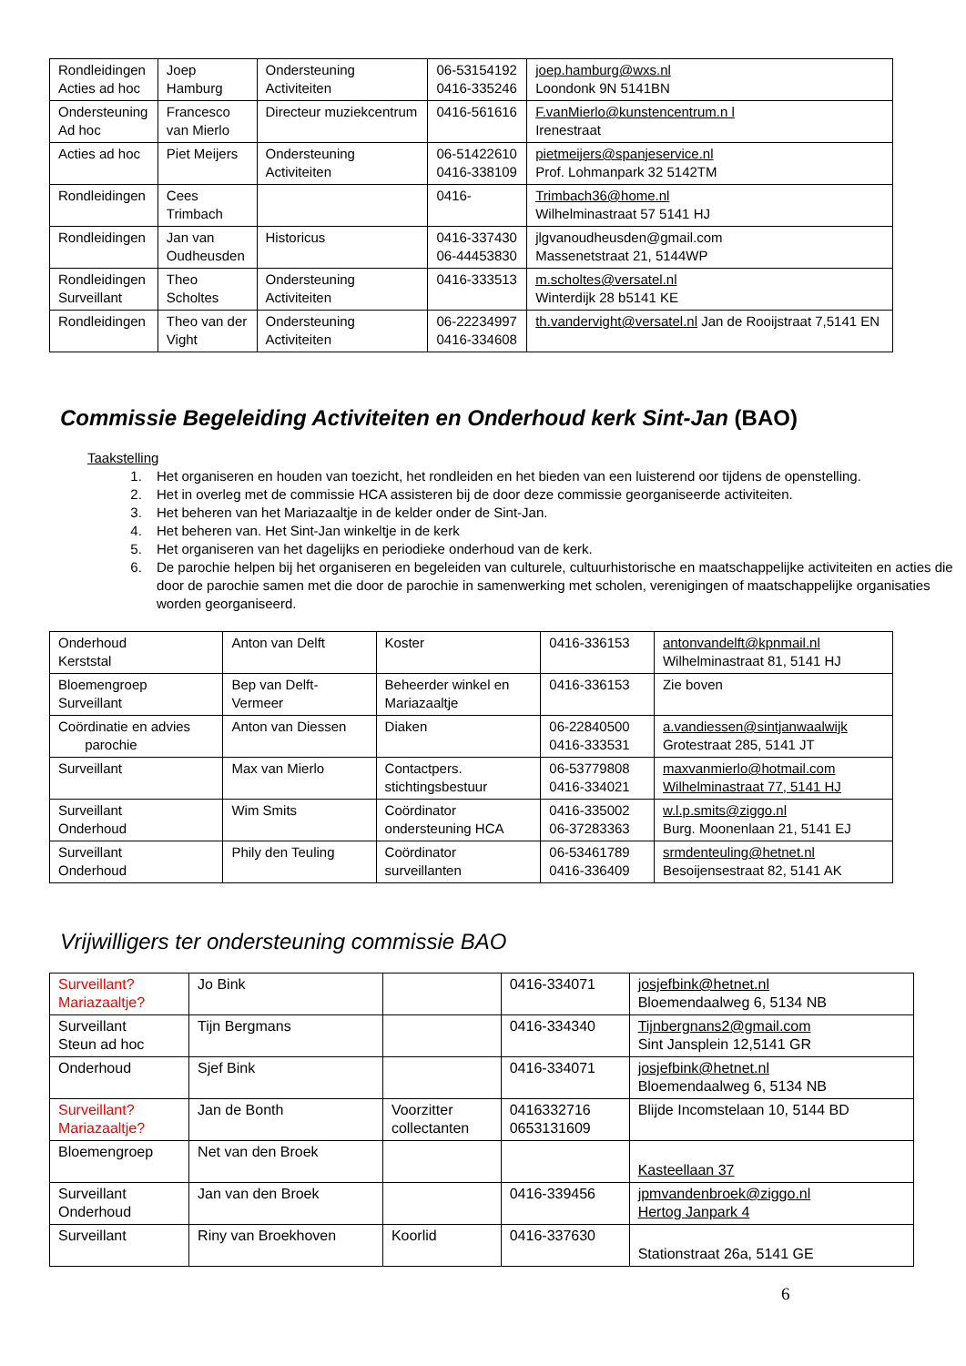| Rondleidingen Acties ad hoc | Joep Hamburg | Ondersteuning Activiteiten | 06-53154192 0416-335246 | joep.hamburg@wxs.nl Loondonk 9N 5141BN |
| Ondersteuning Ad hoc | Francesco van Mierlo | Directeur muziekcentrum | 0416-561616 | F.vanMierlo@kunstencentrum.n l Irenestraat |
| Acties ad hoc | Piet Meijers | Ondersteuning Activiteiten | 06-51422610 0416-338109 | pietmeijers@spanjeservice.nl Prof. Lohmanpark 32 5142TM |
| Rondleidingen | Cees Trimbach | | 0416- | Trimbach36@home.nl Wilhelminastraat 57 5141 HJ |
| Rondleidingen | Jan van Oudheusden | Historicus | 0416-337430 06-44453830 | jlgvanoudheusden@gmail.com Massenetstraat 21, 5144WP |
| Rondleidingen Surveillant | Theo Scholtes | Ondersteuning Activiteiten | 0416-333513 | m.scholtes@versatel.nl Winterdijk 28 b5141 KE |
| Rondleidingen | Theo van der Vight | Ondersteuning Activiteiten | 06-22234997 0416-334608 | th.vandervight@versatel.nl Jan de Rooijstraat 7,5141 EN |
Commissie Begeleiding Activiteiten en Onderhoud kerk Sint-Jan (BAO)
Taakstelling
1. Het organiseren en houden van toezicht, het rondleiden en het bieden van een luisterend oor tijdens de openstelling.
2. Het in overleg met de commissie HCA assisteren bij de door deze commissie georganiseerde activiteiten.
3. Het beheren van het Mariazaaltje in de kelder onder de Sint-Jan.
4. Het beheren van. Het Sint-Jan winkeltje in de kerk
5. Het organiseren van het dagelijks en periodieke onderhoud van de kerk.
6. De parochie helpen bij het organiseren en begeleiden van culturele, cultuurhistorische en maatschappelijke activiteiten en acties die door de parochie samen met die door de parochie in samenwerking met scholen, verenigingen of maatschappelijke organisaties worden georganiseerd.
| Onderhoud Kerststal | Anton van Delft | Koster | 0416-336153 | antonvandelft@kpnmail.nl Wilhelminastraat 81, 5141 HJ |
| Bloemengroep Surveillant | Bep van Delft- Vermeer | Beheerder winkel en Mariazaaltje | 0416-336153 | Zie boven |
| Coördinatie en advies parochie | Anton van Diessen | Diaken | 06-22840500 0416-333531 | a.vandiessen@sintjanwaalwijk Grotestraat 285, 5141 JT |
| Surveillant | Max van Mierlo | Contactpers. stichtingsbestuur | 06-53779808 0416-334021 | maxvanmierlo@hotmail.com Wilhelminastraat 77, 5141 HJ |
| Surveillant Onderhoud | Wim Smits | Coördinator ondersteuning HCA | 0416-335002 06-37283363 | w.l.p.smits@ziggo.nl Burg. Moonenlaan 21, 5141 EJ |
| Surveillant Onderhoud | Phily den Teuling | Coördinator surveillanten | 06-53461789 0416-336409 | srmdenteuling@hetnet.nl Besoijensestraat 82, 5141 AK |
Vrijwilligers ter ondersteuning commissie BAO
| Surveillant? Mariazaaltje? | Jo Bink | | 0416-334071 | josjefbink@hetnet.nl Bloemendaalweg 6, 5134 NB |
| Surveillant Steun ad hoc | Tijn Bergmans | | 0416-334340 | Tijnbergnans2@gmail.com Sint Jansplein 12,5141 GR |
| Onderhoud | Sjef Bink | | 0416-334071 | josjefbink@hetnet.nl Bloemendaalweg 6, 5134 NB |
| Surveillant? Mariazaaltje? | Jan de Bonth | Voorzitter collectanten | 0416332716 0653131609 | Blijde Incomstelaan 10, 5144 BD |
| Bloemengroep | Net van den Broek | | | Kasteellaan 37 |
| Surveillant Onderhoud | Jan van den Broek | | 0416-339456 | jpmvandenbroek@ziggo.nl Hertog Janpark 4 |
| Surveillant | Riny van Broekhoven | Koorlid | 0416-337630 | Stationstraat 26a, 5141 GE |
6